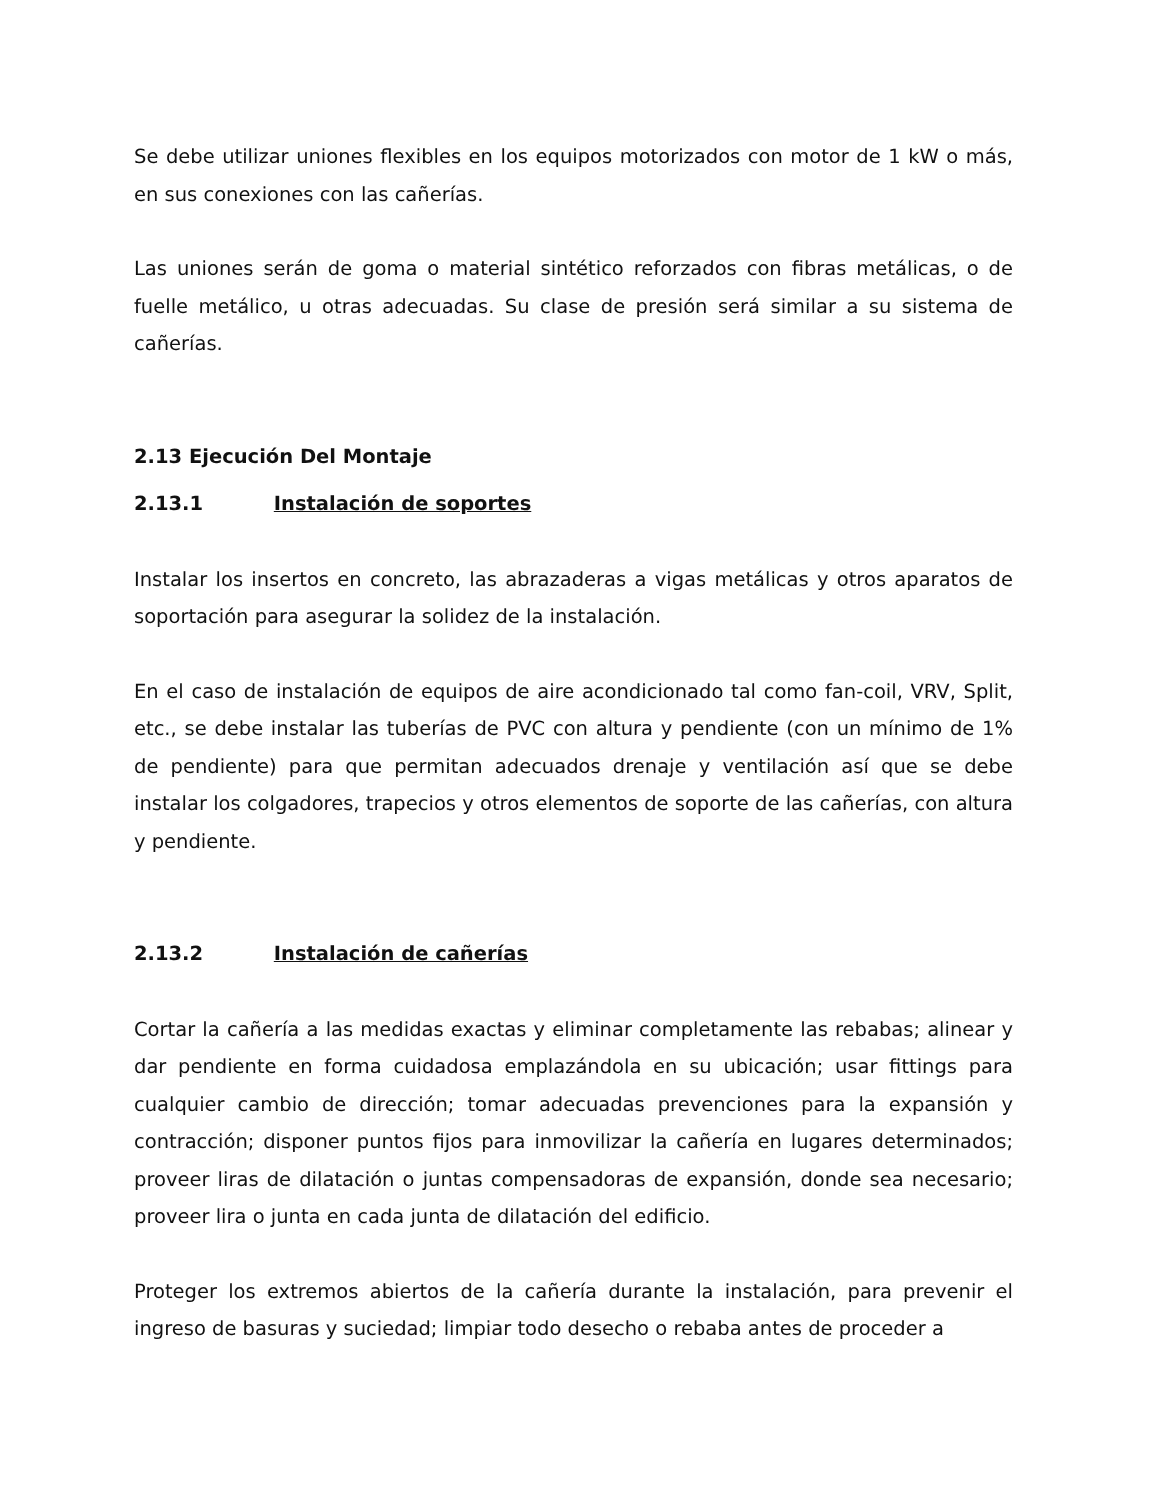Se debe utilizar uniones flexibles en los equipos motorizados con motor de 1 kW o más, en sus conexiones con las cañerías.
Las uniones serán de goma o material sintético reforzados con fibras metálicas, o de fuelle metálico, u otras adecuadas. Su clase de presión será similar a su sistema de cañerías.
2.13 Ejecución Del Montaje
2.13.1 Instalación de soportes
Instalar los insertos en concreto, las abrazaderas a vigas metálicas y otros aparatos de soportación para asegurar la solidez de la instalación.
En el caso de instalación de equipos de aire acondicionado tal como fan-coil, VRV, Split, etc., se debe instalar las tuberías de PVC con altura y pendiente (con un mínimo de 1% de pendiente) para que permitan adecuados drenaje y ventilación así que se debe instalar los colgadores, trapecios y otros elementos de soporte de las cañerías, con altura y pendiente.
2.13.2 Instalación de cañerías
Cortar la cañería a las medidas exactas y eliminar completamente las rebabas; alinear y dar pendiente en forma cuidadosa emplazándola en su ubicación; usar fittings para cualquier cambio de dirección; tomar adecuadas prevenciones para la expansión y contracción; disponer puntos fijos para inmovilizar la cañería en lugares determinados; proveer liras de dilatación o juntas compensadoras de expansión, donde sea necesario; proveer lira o junta en cada junta de dilatación del edificio.
Proteger los extremos abiertos de la cañería durante la instalación, para prevenir el ingreso de basuras y suciedad; limpiar todo desecho o rebaba antes de proceder a